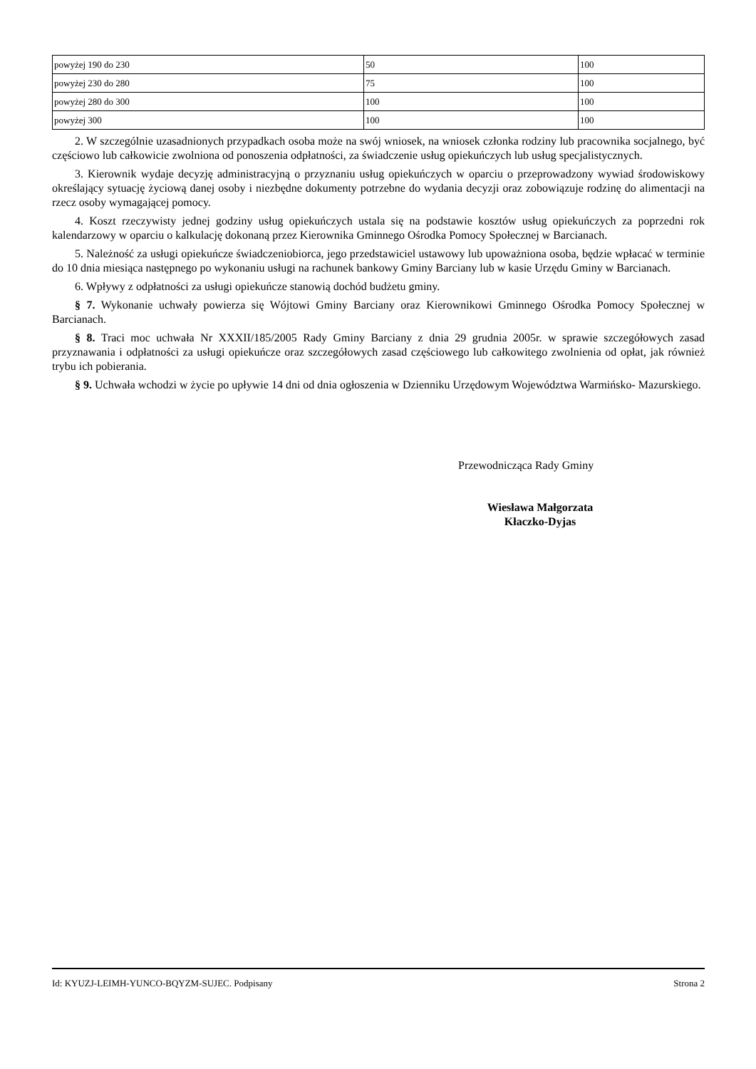| powyżej 190 do 230 | 50 | 100 |
| powyżej 230 do 280 | 75 | 100 |
| powyżej 280 do 300 | 100 | 100 |
| powyżej 300 | 100 | 100 |
2. W szczególnie uzasadnionych przypadkach osoba może na swój wniosek, na wniosek członka rodziny lub pracownika socjalnego, być częściowo lub całkowicie zwolniona od ponoszenia odpłatności, za świadczenie usług opiekuńczych lub usług specjalistycznych.
3. Kierownik wydaje decyzję administracyjną o przyznaniu usług opiekuńczych w oparciu o przeprowadzony wywiad środowiskowy określający sytuację życiową danej osoby i niezbędne dokumenty potrzebne do wydania decyzji oraz zobowiązuje rodzinę do alimentacji na rzecz osoby wymagającej pomocy.
4. Koszt rzeczywisty jednej godziny usług opiekuńczych ustala się na podstawie kosztów usług opiekuńczych za poprzedni rok kalendarzowy w oparciu o kalkulację dokonaną przez Kierownika Gminnego Ośrodka Pomocy Społecznej w Barcianach.
5. Należność za usługi opiekuńcze świadczeniobiorca, jego przedstawiciel ustawowy lub upoważniona osoba, będzie wpłacać w terminie do 10 dnia miesiąca następnego po wykonaniu usługi na rachunek bankowy Gminy Barciany lub w kasie Urzędu Gminy w Barcianach.
6. Wpływy z odpłatności za usługi opiekuńcze stanowią dochód budżetu gminy.
§ 7. Wykonanie uchwały powierza się Wójtowi Gminy Barciany oraz Kierownikowi Gminnego Ośrodka Pomocy Społecznej w Barcianach.
§ 8. Traci moc uchwała Nr XXXII/185/2005 Rady Gminy Barciany z dnia 29 grudnia 2005r. w sprawie szczegółowych zasad przyznawania i odpłatności za usługi opiekuńcze oraz szczegółowych zasad częściowego lub całkowitego zwolnienia od opłat, jak również trybu ich pobierania.
§ 9. Uchwała wchodzi w życie po upływie 14 dni od dnia ogłoszenia w Dzienniku Urzędowym Województwa Warmińsko- Mazurskiego.
Przewodnicząca Rady Gminy
Wiesława Małgorzata
Kłaczko-Dyjas
Id: KYUZJ-LEIMH-YUNCO-BQYZM-SUJEC. Podpisany Strona 2